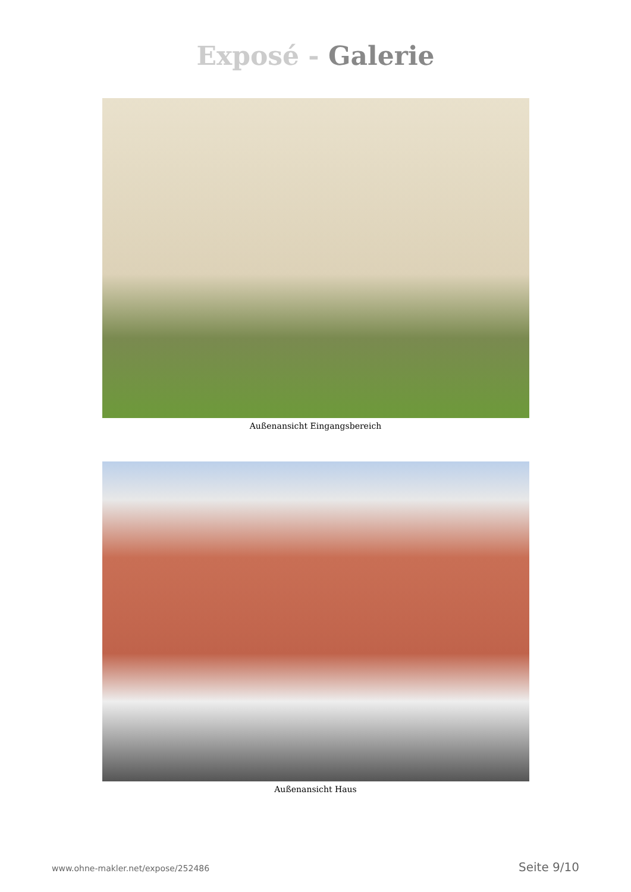Exposé - Galerie
Außenansicht Eingangsbereich
Außenansicht Haus
www.ohne-makler.net/expose/252486 Seite 9/10